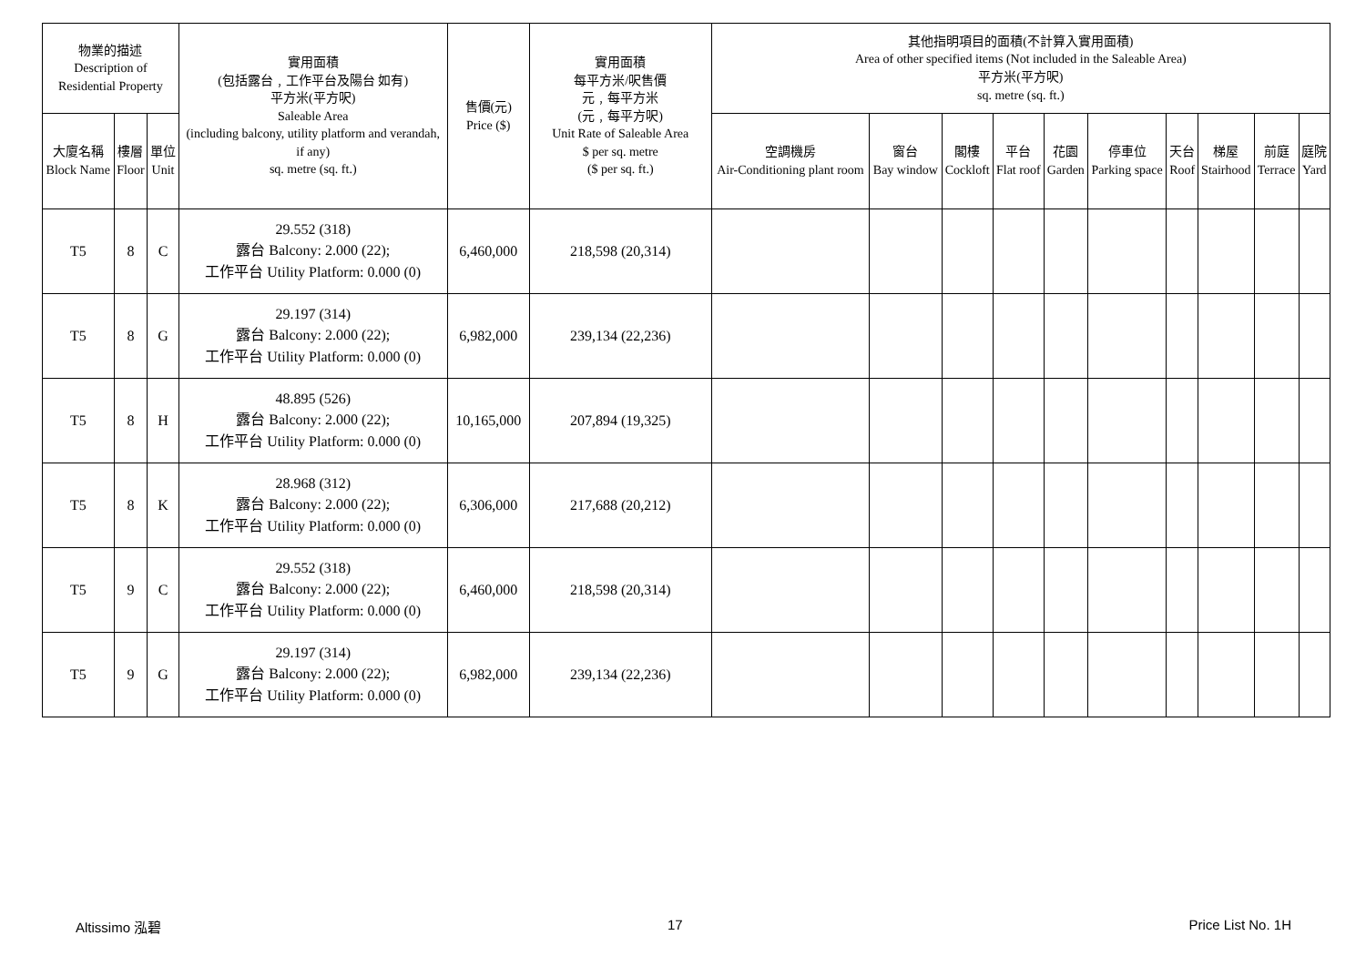| 物業的描述 Description of Residential Property | | | 實用面積 (包括露台﹐工作平台及陽台 如有) 平方米(平方呎) Saleable Area (including balcony, utility platform and verandah, if any) sq. metre (sq. ft.) | 售價(元) Price ($) | 實用面積 每平方米/呎售價 元﹐每平方米 (元﹐每平方呎) Unit Rate of Saleable Area $ per sq. metre ($ per sq. ft.) | 其他指明項目的面積(不計算入實用面積) Area of other specified items (Not included in the Saleable Area) 平方米(平方呎) sq. metre (sq. ft.) | | | | | | | | | |
| --- | --- | --- | --- | --- | --- | --- | --- | --- | --- | --- | --- | --- | --- | --- | --- |
| 大廈名稱 Block Name | 樓層 Floor | 單位 Unit | | | | 空調機房 Air-Conditioning plant room | 窗台 Bay window | 閣樓 Cockloft | 平台 Flat roof | 花園 Garden | 停車位 Parking space | 天台 Roof | 梯屋 Stairhood | 前庭 Terrace | 庭院 Yard |
| T5 | 8 | C | 29.552 (318) 露台 Balcony: 2.000 (22); 工作平台 Utility Platform: 0.000 (0) | 6,460,000 | 218,598 (20,314) | | | | | | | | | | |
| T5 | 8 | G | 29.197 (314) 露台 Balcony: 2.000 (22); 工作平台 Utility Platform: 0.000 (0) | 6,982,000 | 239,134 (22,236) | | | | | | | | | | |
| T5 | 8 | H | 48.895 (526) 露台 Balcony: 2.000 (22); 工作平台 Utility Platform: 0.000 (0) | 10,165,000 | 207,894 (19,325) | | | | | | | | | | |
| T5 | 8 | K | 28.968 (312) 露台 Balcony: 2.000 (22); 工作平台 Utility Platform: 0.000 (0) | 6,306,000 | 217,688 (20,212) | | | | | | | | | | |
| T5 | 9 | C | 29.552 (318) 露台 Balcony: 2.000 (22); 工作平台 Utility Platform: 0.000 (0) | 6,460,000 | 218,598 (20,314) | | | | | | | | | | |
| T5 | 9 | G | 29.197 (314) 露台 Balcony: 2.000 (22); 工作平台 Utility Platform: 0.000 (0) | 6,982,000 | 239,134 (22,236) | | | | | | | | | | |
Altissimo 泓碧 17 Price List No. 1H